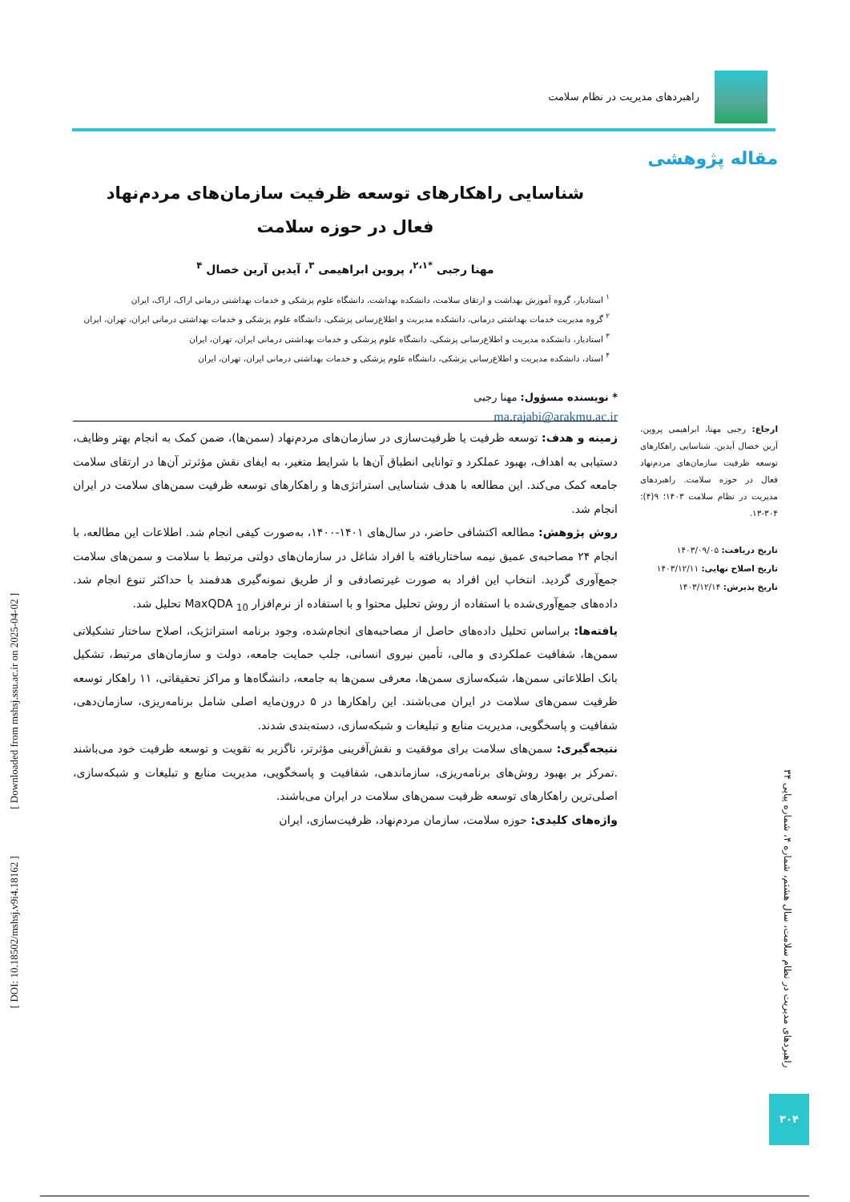راهبردهای مدیریت در نظام سلامت
مقاله پژوهشی
شناسایی راهکارهای توسعه ظرفیت سازمان‌های مردم‌نهاد
فعال در حوزه سلامت
مهنا رجبی <sup>*۲،۱</sup>، پروین ابراهیمی <sup>۳</sup>، آیدین آرین خصال <sup>۴</sup>
<sup>۱</sup> استادیار، گروه آموزش بهداشت و ارتقای سلامت، دانشکده بهداشت، دانشگاه علوم پزشکی و خدمات بهداشتی درمانی اراک، اراک، ایران
<sup>۲</sup> گروه مدیریت خدمات بهداشتی درمانی، دانشکده مدیریت و اطلاع‌رسانی پزشکی، دانشگاه علوم پزشکی و خدمات بهداشتی درمانی ایران، تهران، ایران
<sup>۳</sup> استادیار، دانشکده مدیریت و اطلاع‌رسانی پزشکی، دانشگاه علوم پزشکی و خدمات بهداشتی درمانی ایران، تهران، ایران
<sup>۴</sup> استاد، دانشکده مدیریت و اطلاع‌رسانی پزشکی، دانشگاه علوم پزشکی و خدمات بهداشتی درمانی ایران، تهران، ایران
* نویسنده مسؤول: مهنا رجبی
ma.rajabi@arakmu.ac.ir
زمینه و هدف: توسعه ظرفیت یا ظرفیت‌سازی در سازمان‌های مردم‌نهاد (سمن‌ها)، ضمن کمک به انجام بهتر وظایف، دستیابی به اهداف، بهبود عملکرد و توانایی انطباق آن‌ها با شرایط متغیر، به ایفای نقش مؤثرتر آن‌ها در ارتقای سلامت جامعه کمک می‌کند. این مطالعه با هدف شناسایی استراتژی‌ها و راهکارهای توسعه ظرفیت سمن‌های سلامت در ایران انجام شد.
روش پژوهش: مطالعه اکتشافی حاضر، در سال‌های ۱۴۰۱-۱۴۰۰، به‌صورت کیفی انجام شد. اطلاعات این مطالعه، با انجام ۲۴ مصاحبه‌ی عمیق نیمه ساختاریافته با افراد شاغل در سازمان‌های دولتی مرتبط با سلامت و سمن‌های سلامت جمع‌آوری گردید. انتخاب این افراد به صورت غیرتصادفی و از طریق نمونه‌گیری هدفمند با حداکثر تنوع انجام شد. داده‌های جمع‌آوری‌شده با استفاده از روش تحلیل محتوا و با استفاده از نرم‌افزار MaxQDA <sub>10</sub> تحلیل شد.
یافته‌ها: براساس تحلیل داده‌های حاصل از مصاحبه‌های انجام‌شده، وجود برنامه استراتژیک، اصلاح ساختار تشکیلاتی سمن‌ها، شفافیت عملکردی و مالی، تأمین نیروی انسانی، جلب حمایت جامعه، دولت و سازمان‌های مرتبط، تشکیل بانک اطلاعاتی سمن‌ها، شبکه‌سازی سمن‌ها، معرفی سمن‌ها به جامعه، دانشگاه‌ها و مراکز تحقیقاتی، ۱۱ راهکار توسعه ظرفیت سمن‌های سلامت در ایران می‌باشند. این راهکارها در ۵ درون‌مایه اصلی شامل برنامه‌ریزی، سازمان‌دهی، شفافیت و پاسخگویی، مدیریت منابع و تبلیغات و شبکه‌سازی، دسته‌بندی شدند.
نتیجه‌گیری: سمن‌های سلامت برای موفقیت و نقش‌آفرینی مؤثرتر، ناگزیر به تقویت و توسعه ظرفیت خود می‌باشند .تمرکز بر بهبود روش‌های برنامه‌ریزی، سازماندهی، شفافیت و پاسخگویی، مدیریت منابع و تبلیغات و شبکه‌سازی، اصلی‌ترین راهکارهای توسعه ظرفیت سمن‌های سلامت در ایران می‌باشند.
واژه‌های کلیدی: حوزه سلامت، سازمان مردم‌نهاد، ظرفیت‌سازی، ایران
ارجاع: رجبی مهنا، ابراهیمی پروین، آرین خصال آیدین. شناسایی راهکارهای توسعه ظرفیت سازمان‌های مردم‌نهاد فعال در حوزه سلامت. راهبردهای مدیریت در نظام سلامت ۱۴۰۳؛ ۹(۴): ۳۰۴-۱۳.
تاریخ دریافت: ۱۴۰۳/۰۹/۰۵
تاریخ اصلاح نهایی: ۱۴۰۳/۱۲/۱۱
تاریخ پذیرش: ۱۴۰۳/۱۲/۱۴
[ DOI: 10.18502/mshsj.v9i4.18162 ] [ Downloaded from mshsj.ssu.ac.ir on 2025-04-02 ]
راهبردهای مدیریت در نظام سلامت، سال هشتم، شماره ۴، شماره پیاپی ۳۴
۳۰۴